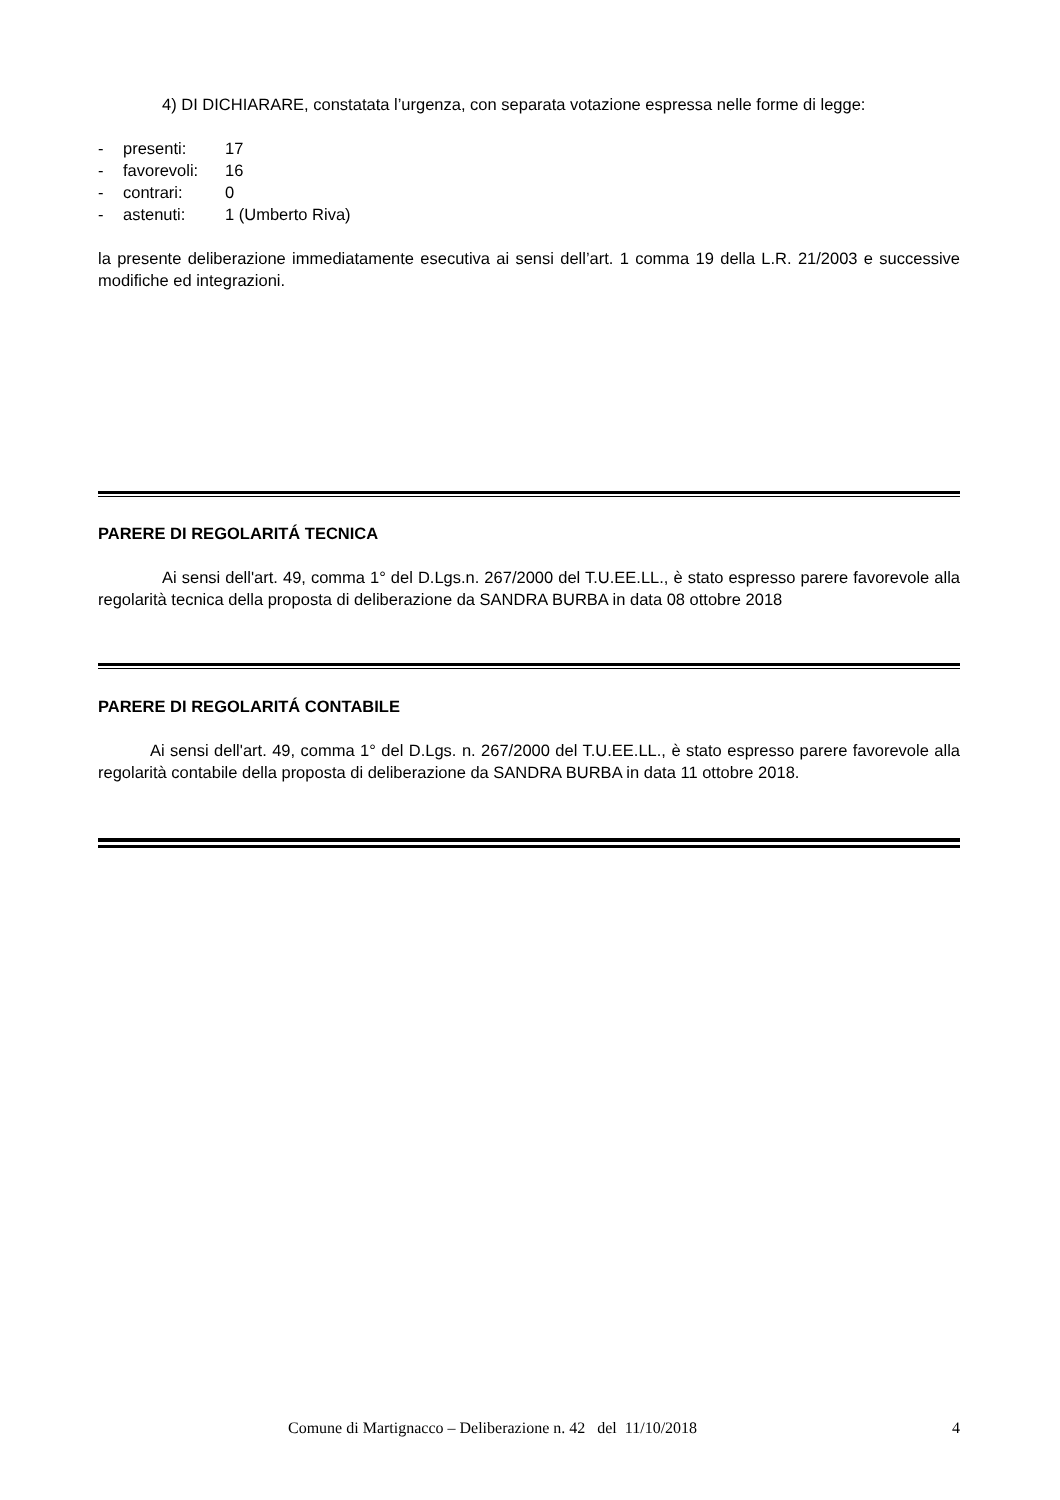4) DI DICHIARARE, constatata l’urgenza, con separata votazione espressa nelle forme di legge:
- presenti: 17
- favorevoli: 16
- contrari: 0
- astenuti: 1 (Umberto Riva)
la presente deliberazione immediatamente esecutiva ai sensi dell’art. 1 comma 19 della L.R. 21/2003 e successive modifiche ed integrazioni.
PARERE DI REGOLARITÁ TECNICA
Ai sensi dell'art. 49, comma 1° del D.Lgs.n. 267/2000 del T.U.EE.LL., è stato espresso parere favorevole alla regolarità tecnica della proposta di deliberazione da SANDRA BURBA in data 08 ottobre 2018
PARERE DI REGOLARITÁ CONTABILE
Ai sensi dell'art. 49, comma 1° del D.Lgs. n. 267/2000 del T.U.EE.LL., è stato espresso parere favorevole alla regolarità contabile della proposta di deliberazione da SANDRA BURBA in data 11 ottobre 2018.
Comune di Martignacco – Deliberazione n. 42 del 11/10/2018 4